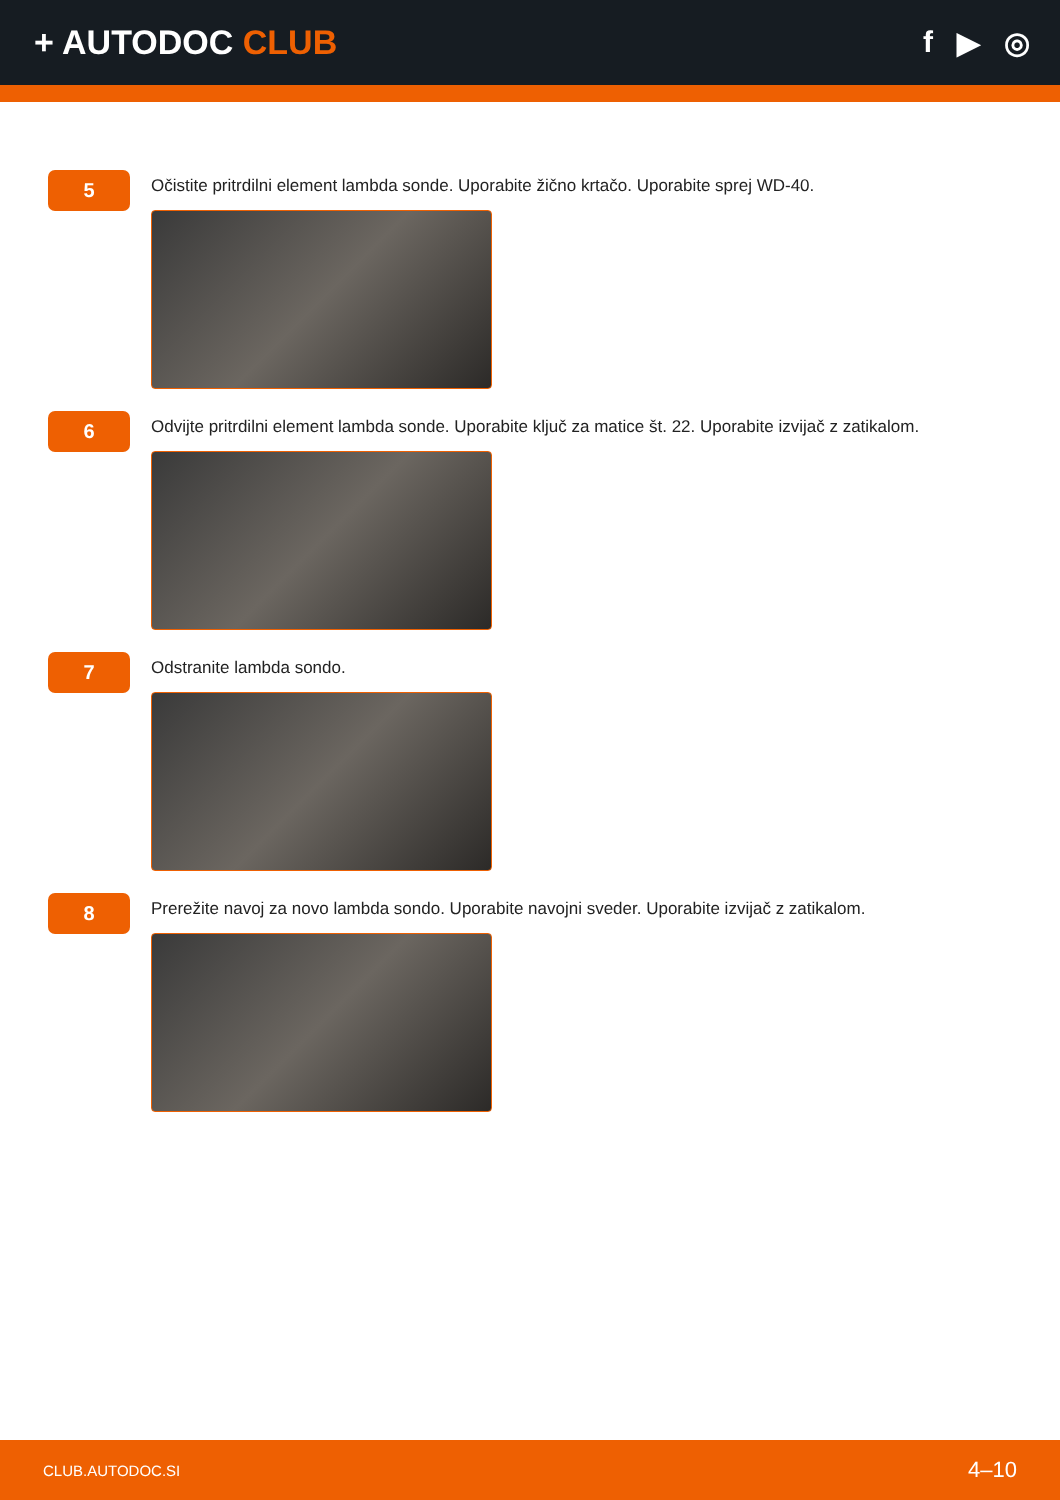+ AUTODOC CLUB f ▶ ◎
5
Očistite pritrdilni element lambda sonde. Uporabite žično krtačo. Uporabite sprej WD-40.
6
Odvijte pritrdilni element lambda sonde. Uporabite ključ za matice št. 22. Uporabite izvijač z zatikalom.
7
Odstranite lambda sondo.
8
Prerežite navoj za novo lambda sondo. Uporabite navojni sveder. Uporabite izvijač z zatikalom.
CLUB.AUTODOC.SI 4–10